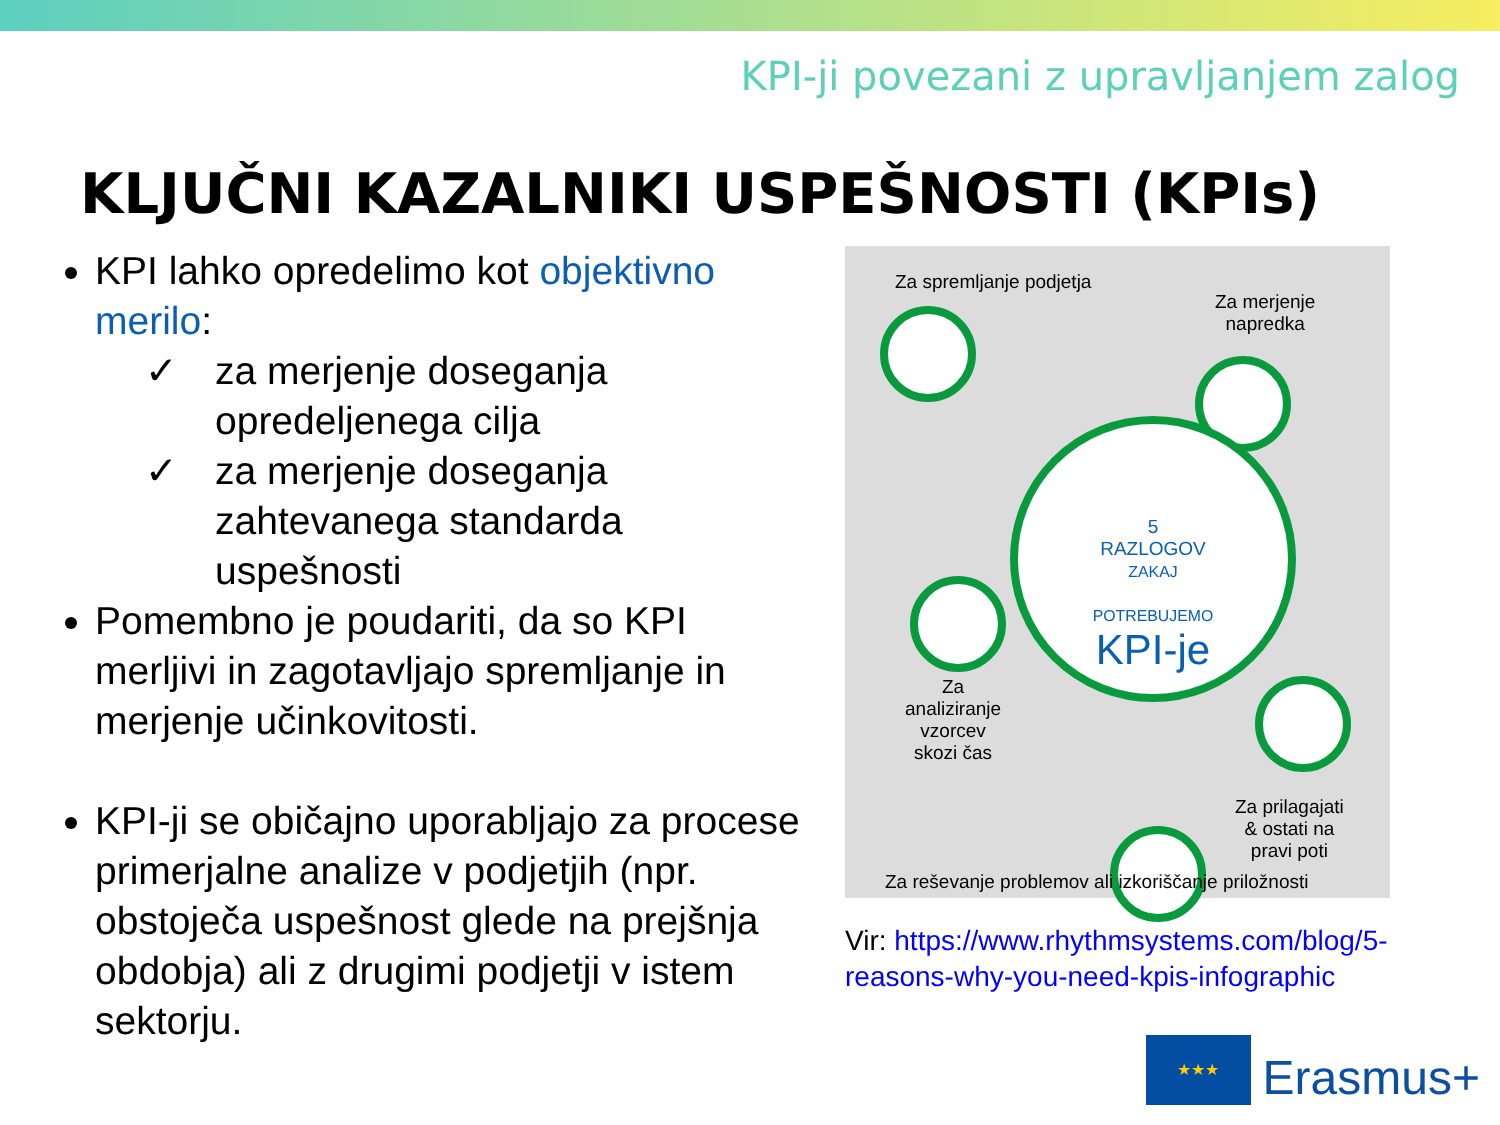KPI-ji povezani z upravljanjem zalog
KLJUČNI KAZALNIKI USPEŠNOSTI (KPIs)
KPI lahko opredelimo kot objektivno merilo:
✓ za merjenje doseganja opredeljenega cilja
✓ za merjenje doseganja zahtevanega standarda uspešnosti
Pomembno je poudariti, da so KPI merljivi in zagotavljajo spremljanje in merjenje učinkovitosti.
KPI-ji se običajno uporabljajo za procese primerjalne analize v podjetjih (npr. obstoječa uspešnost glede na prejšnja obdobja) ali z drugimi podjetji v istem sektorju.
Za spremljanje podjetja
Za merjenje
napredka
5
RAZLOGOV
ZAKAJ
POTREBUJEMO
KPI-je
Za
analiziranje
vzorcev
skozi čas
Za prilagajati
& ostati na
pravi poti
Za reševanje problemov ali izkoriščanje priložnosti
Vir: https://www.rhythmsystems.com/blog/5-reasons-why-you-need-kpis-infographic
★★★
Erasmus+